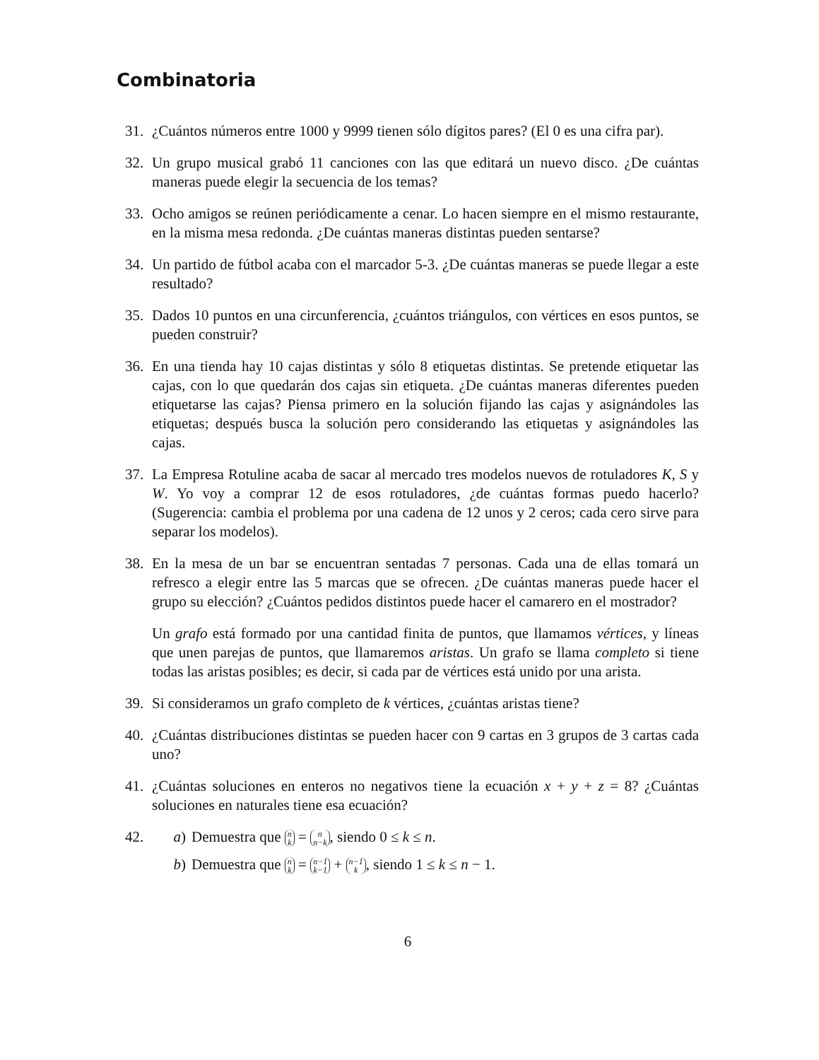Combinatoria
31. ¿Cuántos números entre 1000 y 9999 tienen sólo dígitos pares? (El 0 es una cifra par).
32. Un grupo musical grabó 11 canciones con las que editará un nuevo disco. ¿De cuántas maneras puede elegir la secuencia de los temas?
33. Ocho amigos se reúnen periódicamente a cenar. Lo hacen siempre en el mismo restaurante, en la misma mesa redonda. ¿De cuántas maneras distintas pueden sentarse?
34. Un partido de fútbol acaba con el marcador 5-3. ¿De cuántas maneras se puede llegar a este resultado?
35. Dados 10 puntos en una circunferencia, ¿cuántos triángulos, con vértices en esos puntos, se pueden construir?
36. En una tienda hay 10 cajas distintas y sólo 8 etiquetas distintas. Se pretende etiquetar las cajas, con lo que quedarán dos cajas sin etiqueta. ¿De cuántas maneras diferentes pueden etiquetarse las cajas? Piensa primero en la solución fijando las cajas y asignándoles las etiquetas; después busca la solución pero considerando las etiquetas y asignándoles las cajas.
37. La Empresa Rotuline acaba de sacar al mercado tres modelos nuevos de rotuladores K, S y W. Yo voy a comprar 12 de esos rotuladores, ¿de cuántas formas puedo hacerlo? (Sugerencia: cambia el problema por una cadena de 12 unos y 2 ceros; cada cero sirve para separar los modelos).
38. En la mesa de un bar se encuentran sentadas 7 personas. Cada una de ellas tomará un refresco a elegir entre las 5 marcas que se ofrecen. ¿De cuántas maneras puede hacer el grupo su elección? ¿Cuántos pedidos distintos puede hacer el camarero en el mostrador?
Un grafo está formado por una cantidad finita de puntos, que llamamos vértices, y líneas que unen parejas de puntos, que llamaremos aristas. Un grafo se llama completo si tiene todas las aristas posibles; es decir, si cada par de vértices está unido por una arista.
39. Si consideramos un grafo completo de k vértices, ¿cuántas aristas tiene?
40. ¿Cuántas distribuciones distintas se pueden hacer con 9 cartas en 3 grupos de 3 cartas cada uno?
41. ¿Cuántas soluciones en enteros no negativos tiene la ecuación x + y + z = 8? ¿Cuántas soluciones en naturales tiene esa ecuación?
42. a) Demuestra que n k = n n−k, siendo 0 ≤ k ≤ n.
b) Demuestra que n k = n−1 k−1 + n−1 k, siendo 1 ≤ k ≤ n − 1.
6